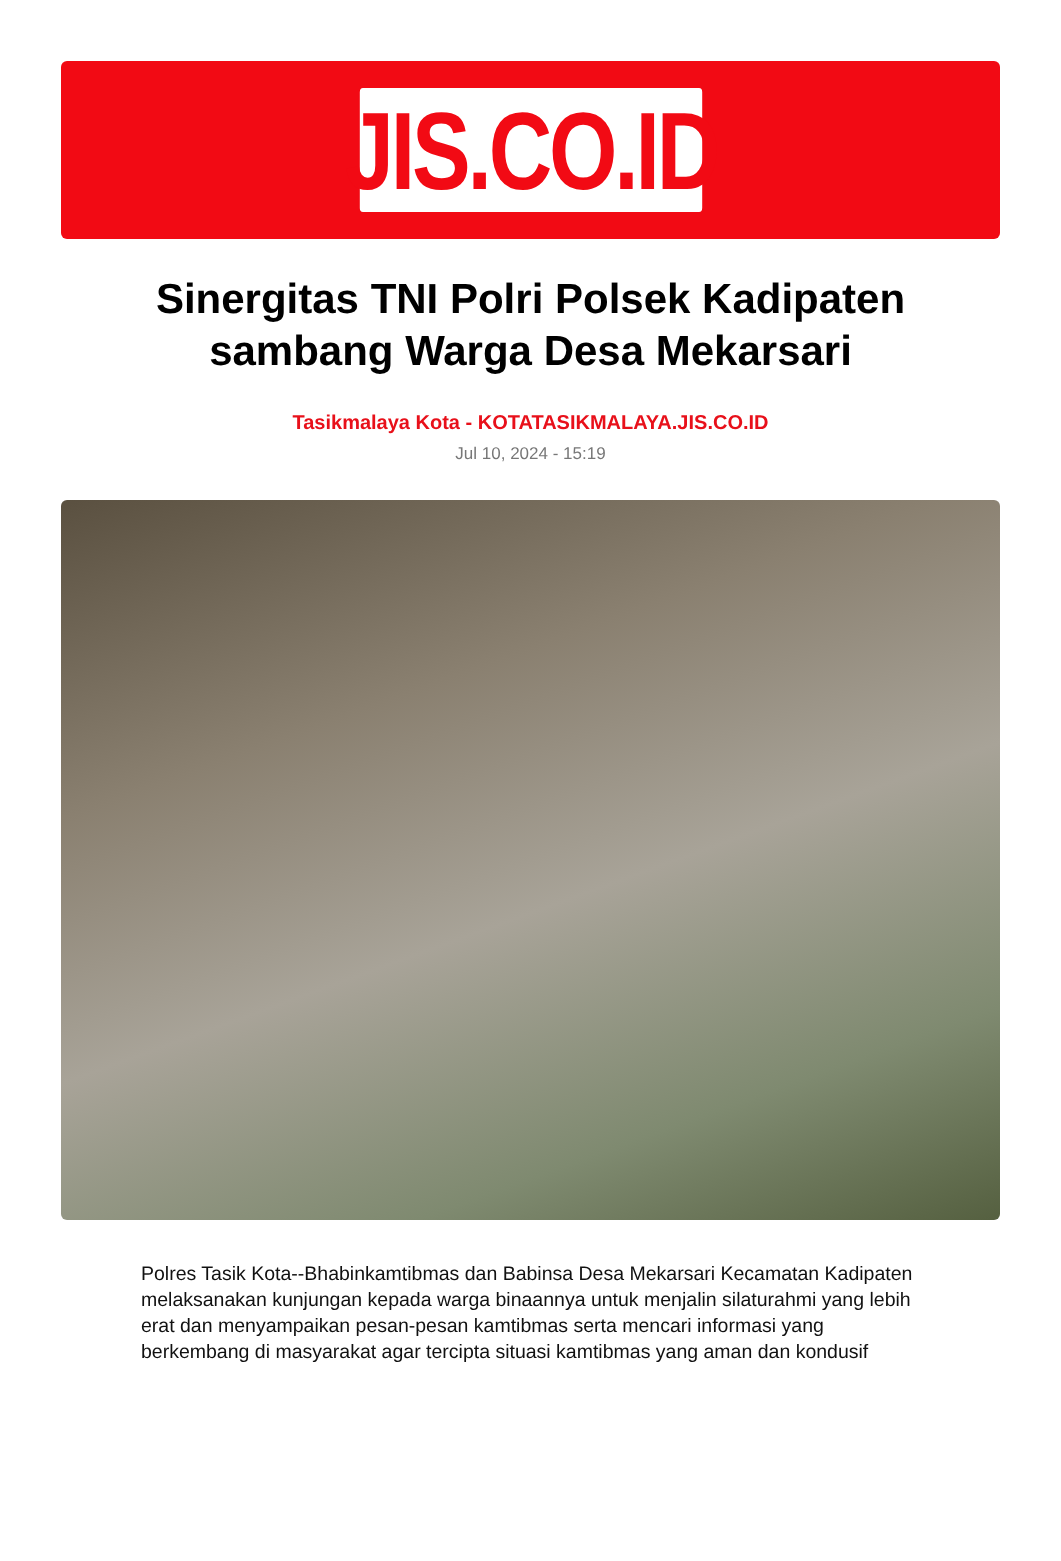JIS.CO.ID
Sinergitas TNI Polri Polsek Kadipaten sambang Warga Desa Mekarsari
Tasikmalaya Kota - KOTATASIKMALAYA.JIS.CO.ID
Jul 10, 2024 - 15:19
Polres Tasik Kota--Bhabinkamtibmas dan Babinsa Desa Mekarsari Kecamatan Kadipaten melaksanakan kunjungan kepada warga binaannya untuk menjalin silaturahmi yang lebih erat dan menyampaikan pesan-pesan kamtibmas serta mencari informasi yang berkembang di masyarakat agar tercipta situasi kamtibmas yang aman dan kondusif